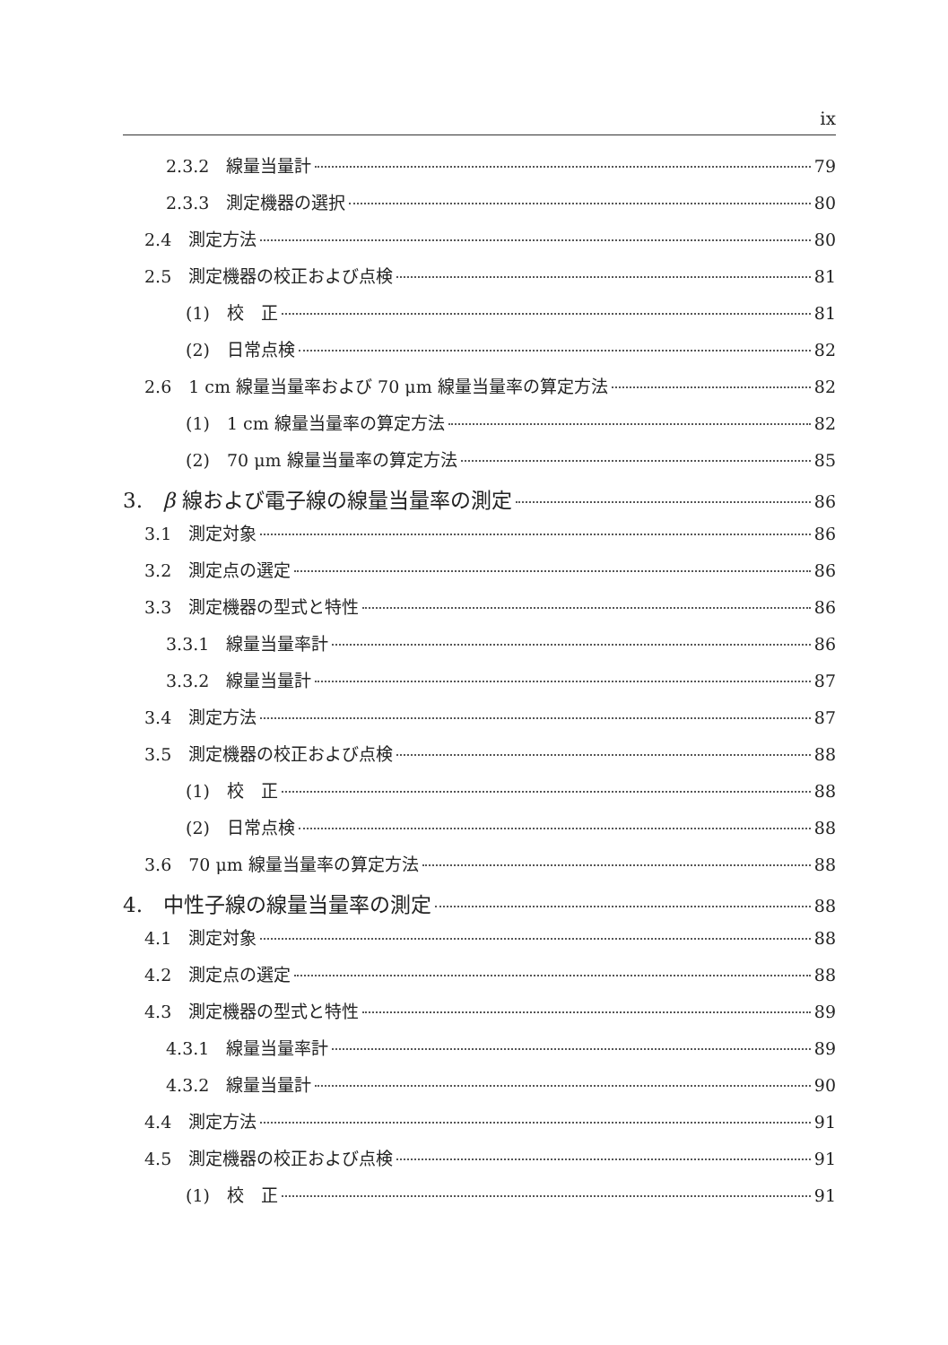ix
2.3.2　線量当量計 79
2.3.3　測定機器の選択 80
2.4　測定方法 80
2.5　測定機器の校正および点検 81
(1)　校　正 81
(2)　日常点検 82
2.6　1 cm 線量当量率および 70 μm 線量当量率の算定方法 82
(1)　1 cm 線量当量率の算定方法 82
(2)　70 μm 線量当量率の算定方法 85
3.　β 線および電子線の線量当量率の測定 86
3.1　測定対象 86
3.2　測定点の選定 86
3.3　測定機器の型式と特性 86
3.3.1　線量当量率計 86
3.3.2　線量当量計 87
3.4　測定方法 87
3.5　測定機器の校正および点検 88
(1)　校　正 88
(2)　日常点検 88
3.6　70 μm 線量当量率の算定方法 88
4.　中性子線の線量当量率の測定 88
4.1　測定対象 88
4.2　測定点の選定 88
4.3　測定機器の型式と特性 89
4.3.1　線量当量率計 89
4.3.2　線量当量計 90
4.4　測定方法 91
4.5　測定機器の校正および点検 91
(1)　校　正 91